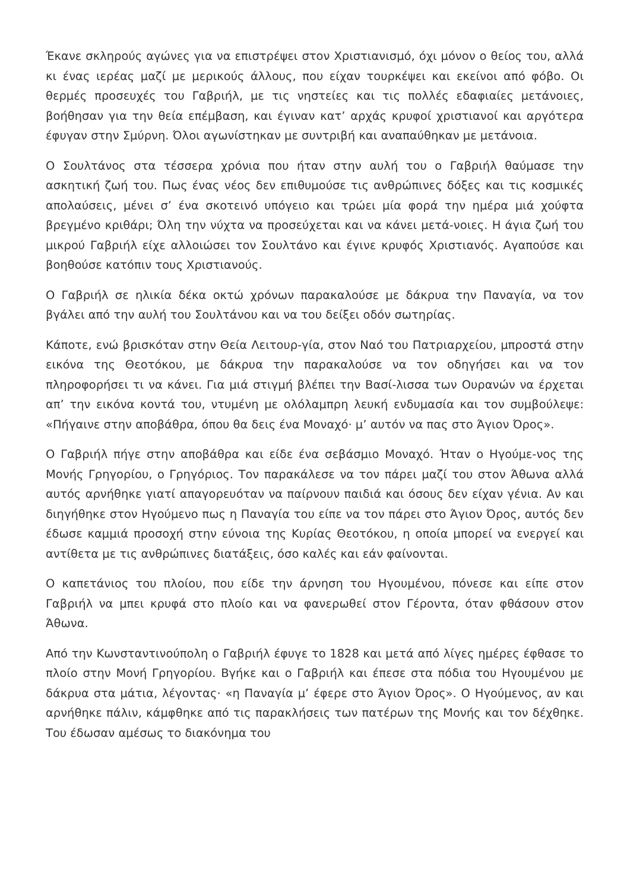Έκανε σκληρούς αγώνες για να επιστρέψει στον Χριστιανισμό, όχι μόνον ο θείος του, αλλά κι ένας ιερέας μαζί με μερικούς άλλους, που είχαν τουρκέψει και εκείνοι από φόβο. Οι θερμές προσευχές του Γαβριήλ, με τις νηστείες και τις πολλές εδαφιαίες μετάνοιες, βοήθησαν για την θεία επέμβαση, και έγιναν κατ’ αρχάς κρυφοί χριστιανοί και αργότερα έφυγαν στην Σμύρνη. Όλοι αγωνίστηκαν με συντριβή και αναπαύθηκαν με μετάνοια.
Ο Σουλτάνος στα τέσσερα χρόνια που ήταν στην αυλή του ο Γαβριήλ θαύμασε την ασκητική ζωή του. Πως ένας νέος δεν επιθυμούσε τις ανθρώπινες δόξες και τις κοσμικές απολαύσεις, μένει σ’ ένα σκοτεινό υπόγειο και τρώει μία φορά την ημέρα μιά χούφτα βρεγμένο κριθάρι; Όλη την νύχτα να προσεύχεται και να κάνει μετά-νοιες. Η άγια ζωή του μικρού Γαβριήλ είχε αλλοιώσει τον Σουλτάνο και έγινε κρυφός Χριστιανός. Αγαπούσε και βοηθούσε κατόπιν τους Χριστιανούς.
Ο Γαβριήλ σε ηλικία δέκα οκτώ χρόνων παρακαλούσε με δάκρυα την Παναγία, να τον βγάλει από την αυλή του Σουλτάνου και να του δείξει οδόν σωτηρίας.
Κάποτε, ενώ βρισκόταν στην Θεία Λειτουρ-γία, στον Ναό του Πατριαρχείου, μπροστά στην εικόνα της Θεοτόκου, με δάκρυα την παρακαλούσε να τον οδηγήσει και να τον πληροφορήσει τι να κάνει. Για μιά στιγμή βλέπει την Βασί-λισσα των Ουρανών να έρχεται απ’ την εικόνα κοντά του, ντυμένη με ολόλαμπρη λευκή ενδυμασία και τον συμβούλεψε: «Πήγαινε στην αποβάθρα, όπου θα δεις ένα Μοναχό· μ’ αυτόν να πας στο Άγιον Όρος».
Ο Γαβριήλ πήγε στην αποβάθρα και είδε ένα σεβάσμιο Μοναχό. Ήταν ο Ηγούμε-νος της Μονής Γρηγορίου, ο Γρηγόριος. Τον παρακάλεσε να τον πάρει μαζί του στον Άθωνα αλλά αυτός αρνήθηκε γιατί απαγορευόταν να παίρνουν παιδιά και όσους δεν είχαν γένια. Αν και διηγήθηκε στον Ηγούμενο πως η Παναγία του είπε να τον πάρει στο Άγιον Όρος, αυτός δεν έδωσε καμμιά προσοχή στην εύνοια της Κυρίας Θεοτόκου, η οποία μπορεί να ενεργεί και αντίθετα με τις ανθρώπινες διατάξεις, όσο καλές και εάν φαίνονται.
Ο καπετάνιος του πλοίου, που είδε την άρνηση του Ηγουμένου, πόνεσε και είπε στον Γαβριήλ να μπει κρυφά στο πλοίο και να φανερωθεί στον Γέροντα, όταν φθάσουν στον Άθωνα.
Από την Κωνσταντινούπολη ο Γαβριήλ έφυγε το 1828 και μετά από λίγες ημέρες έφθασε το πλοίο στην Μονή Γρηγορίου. Βγήκε και ο Γαβριήλ και έπεσε στα πόδια του Ηγουμένου με δάκρυα στα μάτια, λέγοντας· «η Παναγία μ’ έφερε στο Άγιον Όρος». Ο Ηγούμενος, αν και αρνήθηκε πάλιν, κάμφθηκε από τις παρακλήσεις των πατέρων της Μονής και τον δέχθηκε. Του έδωσαν αμέσως το διακόνημα του